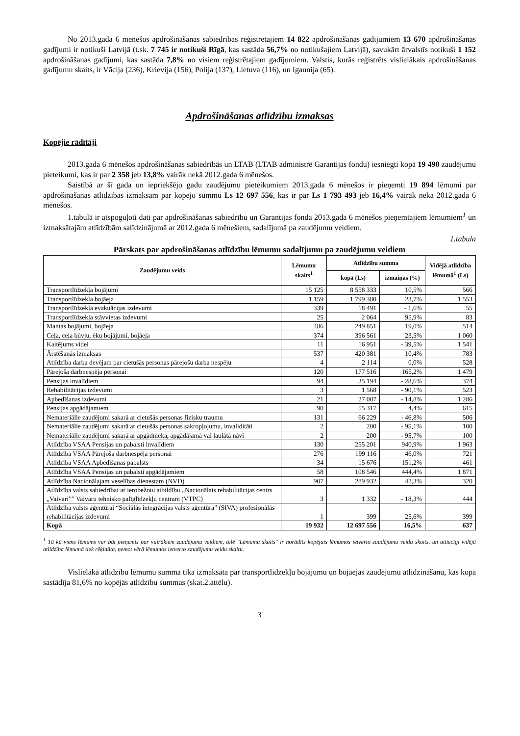No 2013.gada 6 mēnešos apdrošināšanas sabiedrībās reģistrētajiem 14 822 apdrošināšanas gadījumiem 13 670 apdrošināšanas gadījumi ir notikuši Latvijā (t.sk. 7 745 ir notikuši Rīgā, kas sastāda 56,7% no notikušajiem Latvijā), savukārt ārvalstīs notikuši 1 152 apdrošināšanas gadījumi, kas sastāda 7,8% no visiem reģistrētajiem gadījumiem. Valstis, kurās reģistrēts vislielākais apdrošināšanas gadījumu skaits, ir Vācija (236), Krievija (156), Polija (137), Lietuva (116), un Igaunija (65).
Apdrošināšanas atlīdzību izmaksas
Kopējie rādītāji
2013.gada 6 mēnešos apdrošināšanas sabiedrībās un LTAB (LTAB administrē Garantijas fondu) iesniegti kopā 19 490 zaudējumu pieteikumi, kas ir par 2 358 jeb 13,8% vairāk nekā 2012.gada 6 mēnešos.
Saistībā ar šī gada un iepriekšējo gadu zaudējumu pieteikumiem 2013.gada 6 mēnešos ir pieņemti 19 894 lēmumi par apdrošināšanas atlīdzības izmaksām par kopējo summu Ls 12 697 556, kas ir par Ls 1 793 493 jeb 16,4% vairāk nekā 2012.gada 6 mēnešos.
1.tabulā ir atspoguļoti dati par apdrošināšanas sabiedrību un Garantijas fonda 2013.gada 6 mēnešos pieņemtajiem lēmumiem<sup>1</sup> un izmaksātajām atlīdzībām salīdzinājumā ar 2012.gada 6 mēnešiem, sadalījumā pa zaudējumu veidiem.
1.tabula
Pārskats par apdrošināšanas atlīdzību lēmumu sadalījumu pa zaudējumu veidiem
| Zaudējumu veids | Lēmumu skaits<sup>1</sup> | Atlīdzību summa | | Vidējā atlīdzība lēmumā<sup>1</sup> (Ls) |
| --- | --- | --- | --- | --- |
| | | kopā (Ls) | izmaiņas (%) | |
| Transportlīdzekļa bojājumi | 15 125 | 8 558 333 | 10,5% | 566 |
| Transportlīdzekļa bojāeja | 1 159 | 1 799 380 | 23,7% | 1 553 |
| Transportlīdzekļa evakuācijas izdevumi | 339 | 18 491 | - 1,6% | 55 |
| Transportlīdzekļa stāvvietas izdevumi | 25 | 2 064 | 95,9% | 83 |
| Mantas bojājumi, bojāeja | 486 | 249 851 | 19,0% | 514 |
| Ceļa, ceļa būvju, ēku bojājumi, bojāeja | 374 | 396 561 | 23,5% | 1 060 |
| Kaitējums videi | 11 | 16 951 | - 39,5% | 1 541 |
| Ārstēšanās izmaksas | 537 | 420 381 | 10,4% | 783 |
| Atlīdzība darba devējam par cietušās personas pārejošu darba nespēju | 4 | 2 114 | 0,0% | 528 |
| Pārejoša darbnespēja personai | 120 | 177 516 | 165,2% | 1 479 |
| Pensijas invalīdiem | 94 | 35 194 | - 28,6% | 374 |
| Rehabilitācijas izdevumi | 3 | 1 568 | - 90,1% | 523 |
| Apbedīšanas izdevumi | 21 | 27 007 | - 14,8% | 1 286 |
| Pensijas apgādājamiem | 90 | 55 317 | 4,4% | 615 |
| Nemateriālie zaudējumi sakarā ar cietušās personas fizisku traumu | 131 | 66 229 | - 46,8% | 506 |
| Nemateriālie zaudējumi sakarā ar cietušās personas sakropļojumu, invaliditāti | 2 | 200 | - 95,1% | 100 |
| Nemateriālie zaudējumi sakarā ar apgādnieka, apgādājamā vai laulātā nāvi | 2 | 200 | - 95,7% | 100 |
| Atlīdzība VSAA Pensijas un pabalsti invalīdiem | 130 | 255 201 | 940,9% | 1 963 |
| Atlīdzība VSAA Pārejoša darbnespēja personai | 276 | 199 116 | 46,0% | 721 |
| Atlīdzība VSAA Apbedīšanas pabalsts | 34 | 15 676 | 151,2% | 461 |
| Atlīdzība VSAA Pensijas un pabalsti apgādājamiem | 58 | 108 546 | 444,4% | 1 871 |
| Atlīdzība Nacionālajam veselības dienestam (NVD) | 907 | 289 932 | 42,3% | 320 |
| Atlīdzība valsts sabiedrībai ar ierobežotu atbildību „Nacionālais rehabilitācijas centrs „Vaivari”” Vaivaru tehnisko palīglīdzekļu centram (VTPC) | 3 | 1 332 | - 18,3% | 444 |
| Atlīdzība valsts aģentūrai “Sociālās integrācijas valsts aģentūra” (SIVA) profesionālās rehabilitācijas izdevumi | 1 | 399 | 25,6% | 399 |
| Kopā | 19 932 | 12 697 556 | 16,5% | 637 |
<sup>1</sup> Tā kā viens lēmums var būt pieņemts par vairākiem zaudējumu veidiem, ailē "Lēmumu skaits" ir norādīts kopējais lēmumos ietverto zaudējumu veidu skaits, un attiecīgi vidējā atlīdzība lēmumā tiek rēķināta, ņemot vērā lēmumos ietverto zaudējumu veidu skaitu.
Vislielākā atlīdzību lēmumu summa tika izmaksāta par transportlīdzekļu bojājumu un bojāejas zaudējumu atlīdzināšanu, kas kopā sastādīja 81,6% no kopējās atlīdzību summas (skat.2.attēlu).
3